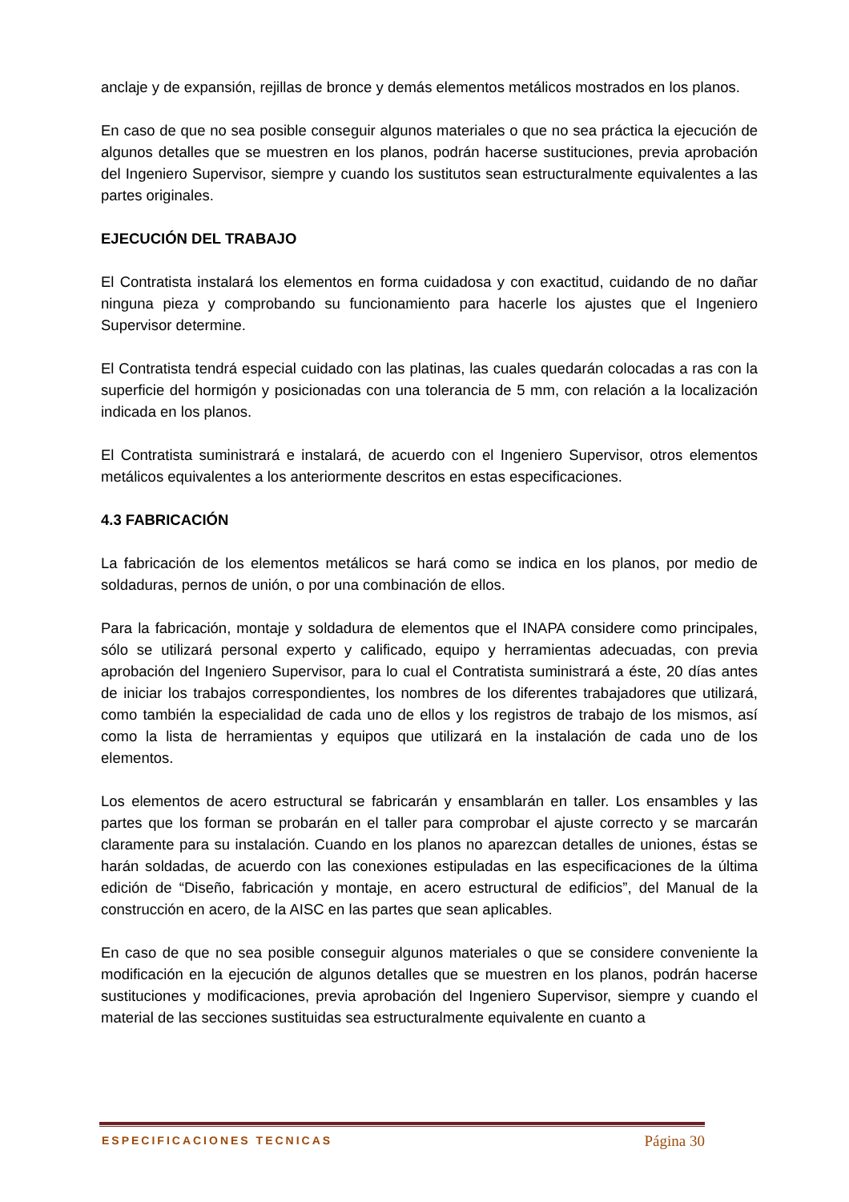anclaje y de expansión, rejillas de bronce y demás elementos metálicos mostrados en los planos.
En caso de que no sea posible conseguir algunos materiales o que no sea práctica la ejecución de algunos detalles que se muestren en los planos, podrán hacerse sustituciones, previa aprobación del Ingeniero Supervisor, siempre y cuando los sustitutos sean estructuralmente equivalentes a las partes originales.
EJECUCIÓN DEL TRABAJO
El Contratista instalará los elementos en forma cuidadosa y con exactitud, cuidando de no dañar ninguna pieza y comprobando su funcionamiento para hacerle los ajustes que el Ingeniero Supervisor determine.
El Contratista tendrá especial cuidado con las platinas, las cuales quedarán colocadas a ras con la superficie del hormigón y posicionadas con una tolerancia de 5 mm, con relación a la localización indicada en los planos.
El Contratista suministrará e instalará, de acuerdo con el Ingeniero Supervisor, otros elementos metálicos equivalentes a los anteriormente descritos en estas especificaciones.
4.3 FABRICACIÓN
La fabricación de los elementos metálicos se hará como se indica en los planos, por medio de soldaduras, pernos de unión, o por una combinación de ellos.
Para la fabricación, montaje y soldadura de elementos que el INAPA considere como principales, sólo se utilizará personal experto y calificado, equipo y herramientas adecuadas, con previa aprobación del Ingeniero Supervisor, para lo cual el Contratista suministrará a éste, 20 días antes de iniciar los trabajos correspondientes, los nombres de los diferentes trabajadores que utilizará, como también la especialidad de cada uno de ellos y los registros de trabajo de los mismos, así como la lista de herramientas y equipos que utilizará en la instalación de cada uno de los elementos.
Los elementos de acero estructural se fabricarán y ensamblarán en taller. Los ensambles y las partes que los forman se probarán en el taller para comprobar el ajuste correcto y se marcarán claramente para su instalación. Cuando en los planos no aparezcan detalles de uniones, éstas se harán soldadas, de acuerdo con las conexiones estipuladas en las especificaciones de la última edición de “Diseño, fabricación y montaje, en acero estructural de edificios”, del Manual de la construcción en acero, de la AISC en las partes que sean aplicables.
En caso de que no sea posible conseguir algunos materiales o que se considere conveniente la modificación en la ejecución de algunos detalles que se muestren en los planos, podrán hacerse sustituciones y modificaciones, previa aprobación del Ingeniero Supervisor, siempre y cuando el material de las secciones sustituidas sea estructuralmente equivalente en cuanto a
ESPECIFICACIONES TECNICAS Página 30